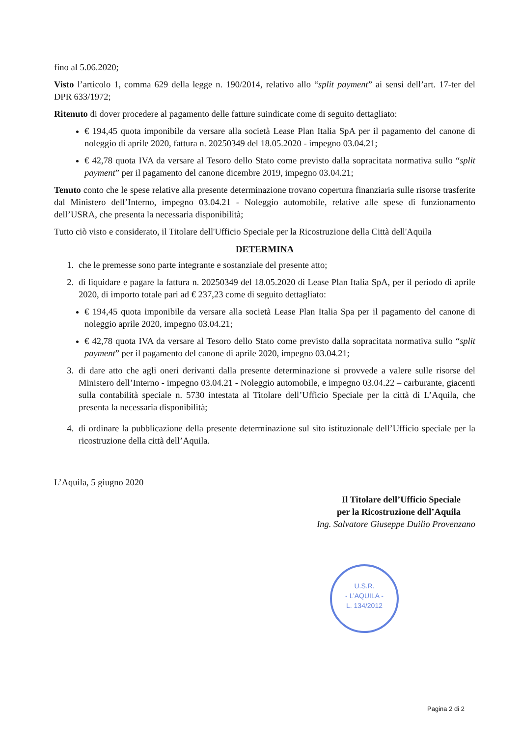fino al 5.06.2020;
Visto l’articolo 1, comma 629 della legge n. 190/2014, relativo allo “split payment” ai sensi dell’art. 17-ter del DPR 633/1972;
Ritenuto di dover procedere al pagamento delle fatture suindicate come di seguito dettagliato:
€ 194,45 quota imponibile da versare alla società Lease Plan Italia SpA per il pagamento del canone di noleggio di aprile 2020, fattura n. 20250349 del 18.05.2020 - impegno 03.04.21;
€ 42,78 quota IVA da versare al Tesoro dello Stato come previsto dalla sopracitata normativa sullo “split payment” per il pagamento del canone dicembre 2019, impegno 03.04.21;
Tenuto conto che le spese relative alla presente determinazione trovano copertura finanziaria sulle risorse trasferite dal Ministero dell’Interno, impegno 03.04.21 - Noleggio automobile, relative alle spese di funzionamento dell’USRA, che presenta la necessaria disponibilità;
Tutto ciò visto e considerato, il Titolare dell'Ufficio Speciale per la Ricostruzione della Città dell'Aquila
DETERMINA
1. che le premesse sono parte integrante e sostanziale del presente atto;
2. di liquidare e pagare la fattura n. 20250349 del 18.05.2020 di Lease Plan Italia SpA, per il periodo di aprile 2020, di importo totale pari ad € 237,23 come di seguito dettagliato:
€ 194,45 quota imponibile da versare alla società Lease Plan Italia Spa per il pagamento del canone di noleggio aprile 2020, impegno 03.04.21;
€ 42,78 quota IVA da versare al Tesoro dello Stato come previsto dalla sopracitata normativa sullo “split payment” per il pagamento del canone di aprile 2020, impegno 03.04.21;
3. di dare atto che agli oneri derivanti dalla presente determinazione si provvede a valere sulle risorse del Ministero dell’Interno - impegno 03.04.21 - Noleggio automobile, e impegno 03.04.22 – carburante, giacenti sulla contabilità speciale n. 5730 intestata al Titolare dell’Ufficio Speciale per la città di L’Aquila, che presenta la necessaria disponibilità;
4. di ordinare la pubblicazione della presente determinazione sul sito istituzionale dell’Ufficio speciale per la ricostruzione della città dell’Aquila.
L’Aquila, 5 giugno 2020
Il Titolare dell’Ufficio Speciale
per la Ricostruzione dell’Aquila
Ing. Salvatore Giuseppe Duilio Provenzano
U.S.R.
- L’AQUILA -
L. 134/2012
Pagina 2 di 2